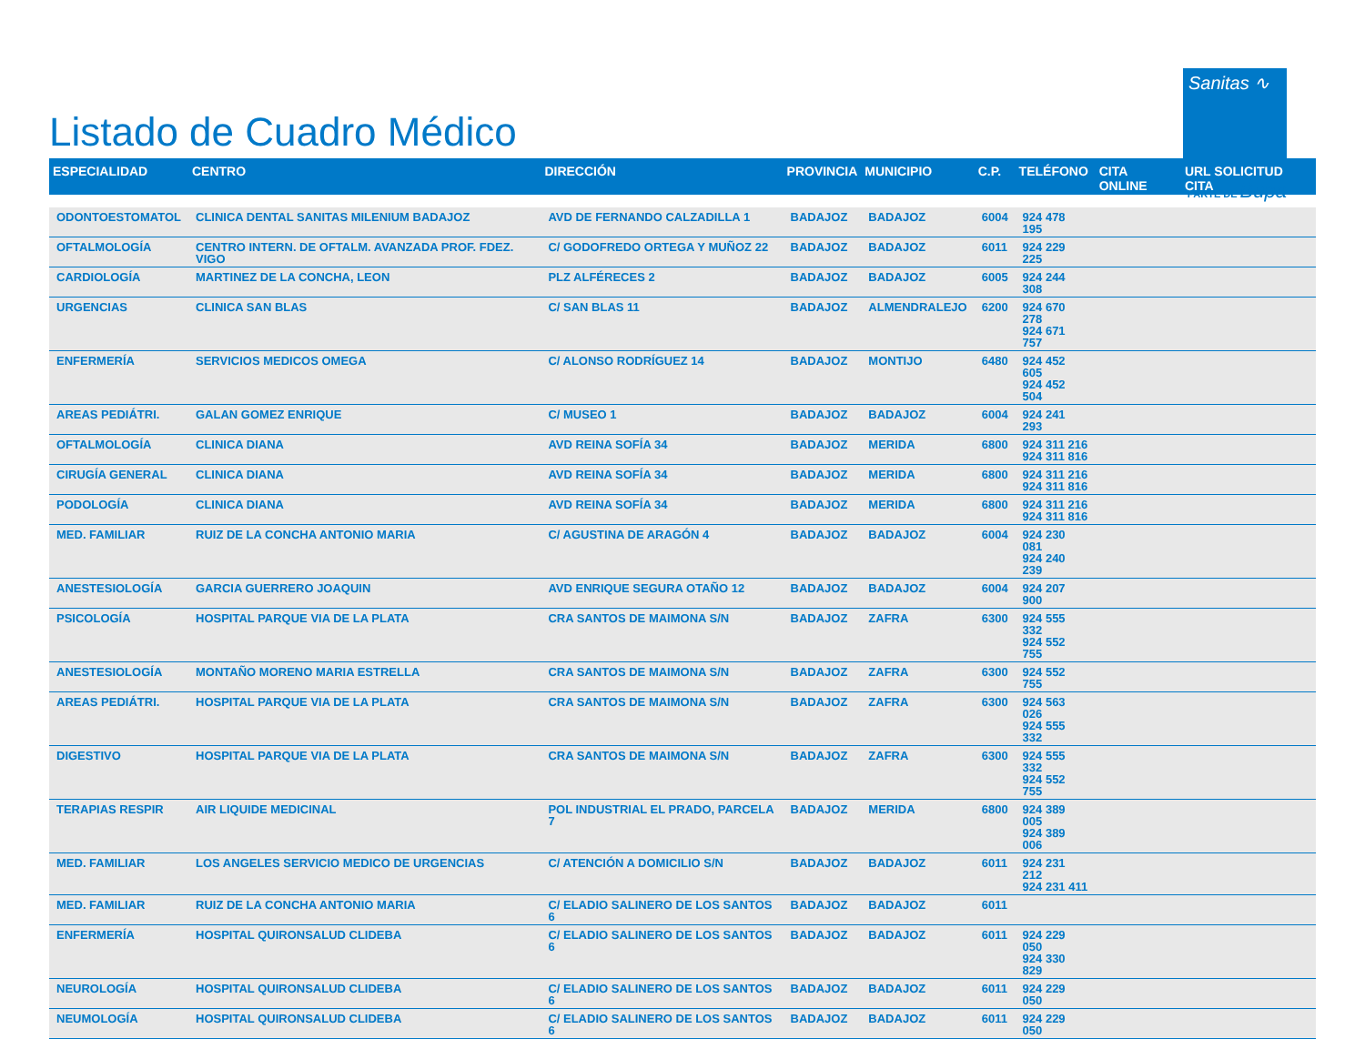Listado de Cuadro Médico
Sanitas ∿
PARTE DE Bupa
| ESPECIALIDAD | CENTRO | DIRECCIÓN | PROVINCIA | MUNICIPIO | C.P. | TELÉFONO | CITA ONLINE | URL SOLICITUD CITA |
| --- | --- | --- | --- | --- | --- | --- | --- | --- |
| ODONTOESTOMATOL | CLINICA DENTAL SANITAS MILENIUM BADAJOZ | AVD DE FERNANDO CALZADILLA 1 | BADAJOZ | BADAJOZ | 6004 | 924 478 195 | | |
| OFTALMOLOGÍA | CENTRO INTERN. DE OFTALM. AVANZADA PROF. FDEZ. VIGO | C/ GODOFREDO ORTEGA Y MUÑOZ 22 | BADAJOZ | BADAJOZ | 6011 | 924 229 225 | | |
| CARDIOLOGÍA | MARTINEZ DE LA CONCHA, LEON | PLZ ALFÉRECES 2 | BADAJOZ | BADAJOZ | 6005 | 924 244 308 | | |
| URGENCIAS | CLINICA SAN BLAS | C/ SAN BLAS 11 | BADAJOZ | ALMENDRALEJO | 6200 | 924 670 278 924 671 757 | | |
| ENFERMERÍA | SERVICIOS MEDICOS OMEGA | C/ ALONSO RODRÍGUEZ 14 | BADAJOZ | MONTIJO | 6480 | 924 452 605 924 452 504 | | |
| AREAS PEDIÁTRI. | GALAN GOMEZ ENRIQUE | C/ MUSEO 1 | BADAJOZ | BADAJOZ | 6004 | 924 241 293 | | |
| OFTALMOLOGÍA | CLINICA DIANA | AVD REINA SOFÍA 34 | BADAJOZ | MERIDA | 6800 | 924 311 216 924 311 816 | | |
| CIRUGÍA GENERAL | CLINICA DIANA | AVD REINA SOFÍA 34 | BADAJOZ | MERIDA | 6800 | 924 311 216 924 311 816 | | |
| PODOLOGÍA | CLINICA DIANA | AVD REINA SOFÍA 34 | BADAJOZ | MERIDA | 6800 | 924 311 216 924 311 816 | | |
| MED. FAMILIAR | RUIZ DE LA CONCHA ANTONIO MARIA | C/ AGUSTINA DE ARAGÓN 4 | BADAJOZ | BADAJOZ | 6004 | 924 230 081 924 240 239 | | |
| ANESTESIOLOGÍA | GARCIA GUERRERO JOAQUIN | AVD ENRIQUE SEGURA OTAÑO 12 | BADAJOZ | BADAJOZ | 6004 | 924 207 900 | | |
| PSICOLOGÍA | HOSPITAL PARQUE VIA DE LA PLATA | CRA SANTOS DE MAIMONA S/N | BADAJOZ | ZAFRA | 6300 | 924 555 332 924 552 755 | | |
| ANESTESIOLOGÍA | MONTAÑO MORENO MARIA ESTRELLA | CRA SANTOS DE MAIMONA S/N | BADAJOZ | ZAFRA | 6300 | 924 552 755 | | |
| AREAS PEDIÁTRI. | HOSPITAL PARQUE VIA DE LA PLATA | CRA SANTOS DE MAIMONA S/N | BADAJOZ | ZAFRA | 6300 | 924 563 026 924 555 332 | | |
| DIGESTIVO | HOSPITAL PARQUE VIA DE LA PLATA | CRA SANTOS DE MAIMONA S/N | BADAJOZ | ZAFRA | 6300 | 924 555 332 924 552 755 | | |
| TERAPIAS RESPIR | AIR LIQUIDE MEDICINAL | POL INDUSTRIAL EL PRADO, PARCELA 7 | BADAJOZ | MERIDA | 6800 | 924 389 005 924 389 006 | | |
| MED. FAMILIAR | LOS ANGELES SERVICIO MEDICO DE URGENCIAS | C/ ATENCIÓN A DOMICILIO S/N | BADAJOZ | BADAJOZ | 6011 | 924 231 212 924 231 411 | | |
| MED. FAMILIAR | RUIZ DE LA CONCHA ANTONIO MARIA | C/ ELADIO SALINERO DE LOS SANTOS 6 | BADAJOZ | BADAJOZ | 6011 | | | |
| ENFERMERÍA | HOSPITAL QUIRONSALUD CLIDEBA | C/ ELADIO SALINERO DE LOS SANTOS 6 | BADAJOZ | BADAJOZ | 6011 | 924 229 050 924 330 829 | | |
| NEUROLOGÍA | HOSPITAL QUIRONSALUD CLIDEBA | C/ ELADIO SALINERO DE LOS SANTOS 6 | BADAJOZ | BADAJOZ | 6011 | 924 229 050 | | |
| NEUMOLOGÍA | HOSPITAL QUIRONSALUD CLIDEBA | C/ ELADIO SALINERO DE LOS SANTOS 6 | BADAJOZ | BADAJOZ | 6011 | 924 229 050 | | |